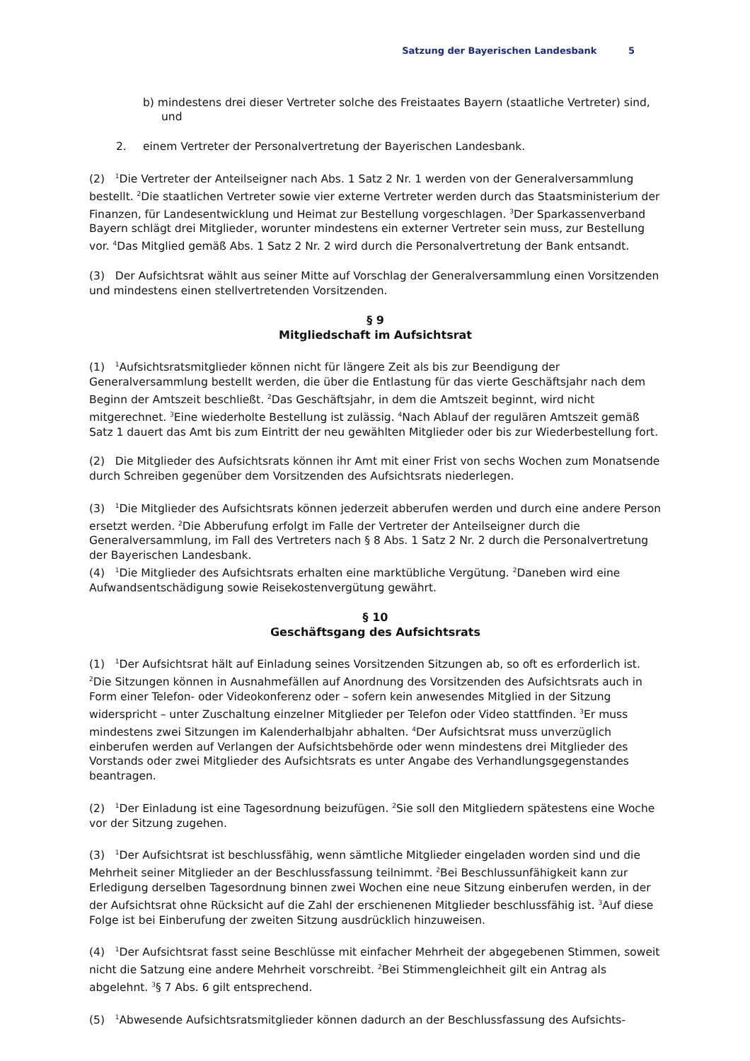Satzung der Bayerischen Landesbank 5
b) mindestens drei dieser Vertreter solche des Freistaates Bayern (staatliche Vertreter) sind, und
2. einem Vertreter der Personalvertretung der Bayerischen Landesbank.
(2) <sup>1</sup>Die Vertreter der Anteilseigner nach Abs. 1 Satz 2 Nr. 1 werden von der Generalversammlung bestellt. <sup>2</sup>Die staatlichen Vertreter sowie vier externe Vertreter werden durch das Staatsministerium der Finanzen, für Landesentwicklung und Heimat zur Bestellung vorgeschlagen. <sup>3</sup>Der Sparkassenverband Bayern schlägt drei Mitglieder, worunter mindestens ein externer Vertreter sein muss, zur Bestellung vor. <sup>4</sup>Das Mitglied gemäß Abs. 1 Satz 2 Nr. 2 wird durch die Personalvertretung der Bank entsandt.
(3) Der Aufsichtsrat wählt aus seiner Mitte auf Vorschlag der Generalversammlung einen Vorsitzenden und mindestens einen stellvertretenden Vorsitzenden.
§ 9
Mitgliedschaft im Aufsichtsrat
(1) <sup>1</sup>Aufsichtsratsmitglieder können nicht für längere Zeit als bis zur Beendigung der Generalversammlung bestellt werden, die über die Entlastung für das vierte Geschäftsjahr nach dem Beginn der Amtszeit beschließt. <sup>2</sup>Das Geschäftsjahr, in dem die Amtszeit beginnt, wird nicht mitgerechnet. <sup>3</sup>Eine wiederholte Bestellung ist zulässig. <sup>4</sup>Nach Ablauf der regulären Amtszeit gemäß Satz 1 dauert das Amt bis zum Eintritt der neu gewählten Mitglieder oder bis zur Wiederbestellung fort.
(2) Die Mitglieder des Aufsichtsrats können ihr Amt mit einer Frist von sechs Wochen zum Monatsende durch Schreiben gegenüber dem Vorsitzenden des Aufsichtsrats niederlegen.
(3) <sup>1</sup>Die Mitglieder des Aufsichtsrats können jederzeit abberufen werden und durch eine andere Person ersetzt werden. <sup>2</sup>Die Abberufung erfolgt im Falle der Vertreter der Anteilseigner durch die Generalversammlung, im Fall des Vertreters nach § 8 Abs. 1 Satz 2 Nr. 2 durch die Personalvertretung der Bayerischen Landesbank.
(4) <sup>1</sup>Die Mitglieder des Aufsichtsrats erhalten eine marktübliche Vergütung. <sup>2</sup>Daneben wird eine Aufwandsentschädigung sowie Reisekostenvergütung gewährt.
§ 10
Geschäftsgang des Aufsichtsrats
(1) <sup>1</sup>Der Aufsichtsrat hält auf Einladung seines Vorsitzenden Sitzungen ab, so oft es erforderlich ist. <sup>2</sup>Die Sitzungen können in Ausnahmefällen auf Anordnung des Vorsitzenden des Aufsichtsrats auch in Form einer Telefon- oder Videokonferenz oder – sofern kein anwesendes Mitglied in der Sitzung widerspricht – unter Zuschaltung einzelner Mitglieder per Telefon oder Video stattfinden. <sup>3</sup>Er muss mindestens zwei Sitzungen im Kalenderhalbjahr abhalten. <sup>4</sup>Der Aufsichtsrat muss unverzüglich einberufen werden auf Verlangen der Aufsichtsbehörde oder wenn mindestens drei Mitglieder des Vorstands oder zwei Mitglieder des Aufsichtsrats es unter Angabe des Verhandlungsgegenstandes beantragen.
(2) <sup>1</sup>Der Einladung ist eine Tagesordnung beizufügen. <sup>2</sup>Sie soll den Mitgliedern spätestens eine Woche vor der Sitzung zugehen.
(3) <sup>1</sup>Der Aufsichtsrat ist beschlussfähig, wenn sämtliche Mitglieder eingeladen worden sind und die Mehrheit seiner Mitglieder an der Beschlussfassung teilnimmt. <sup>2</sup>Bei Beschlussunfähigkeit kann zur Erledigung derselben Tagesordnung binnen zwei Wochen eine neue Sitzung einberufen werden, in der der Aufsichtsrat ohne Rücksicht auf die Zahl der erschienenen Mitglieder beschlussfähig ist. <sup>3</sup>Auf diese Folge ist bei Einberufung der zweiten Sitzung ausdrücklich hinzuweisen.
(4) <sup>1</sup>Der Aufsichtsrat fasst seine Beschlüsse mit einfacher Mehrheit der abgegebenen Stimmen, soweit nicht die Satzung eine andere Mehrheit vorschreibt. <sup>2</sup>Bei Stimmengleichheit gilt ein Antrag als abgelehnt. <sup>3</sup>§ 7 Abs. 6 gilt entsprechend.
(5) <sup>1</sup>Abwesende Aufsichtsratsmitglieder können dadurch an der Beschlussfassung des Aufsichts-